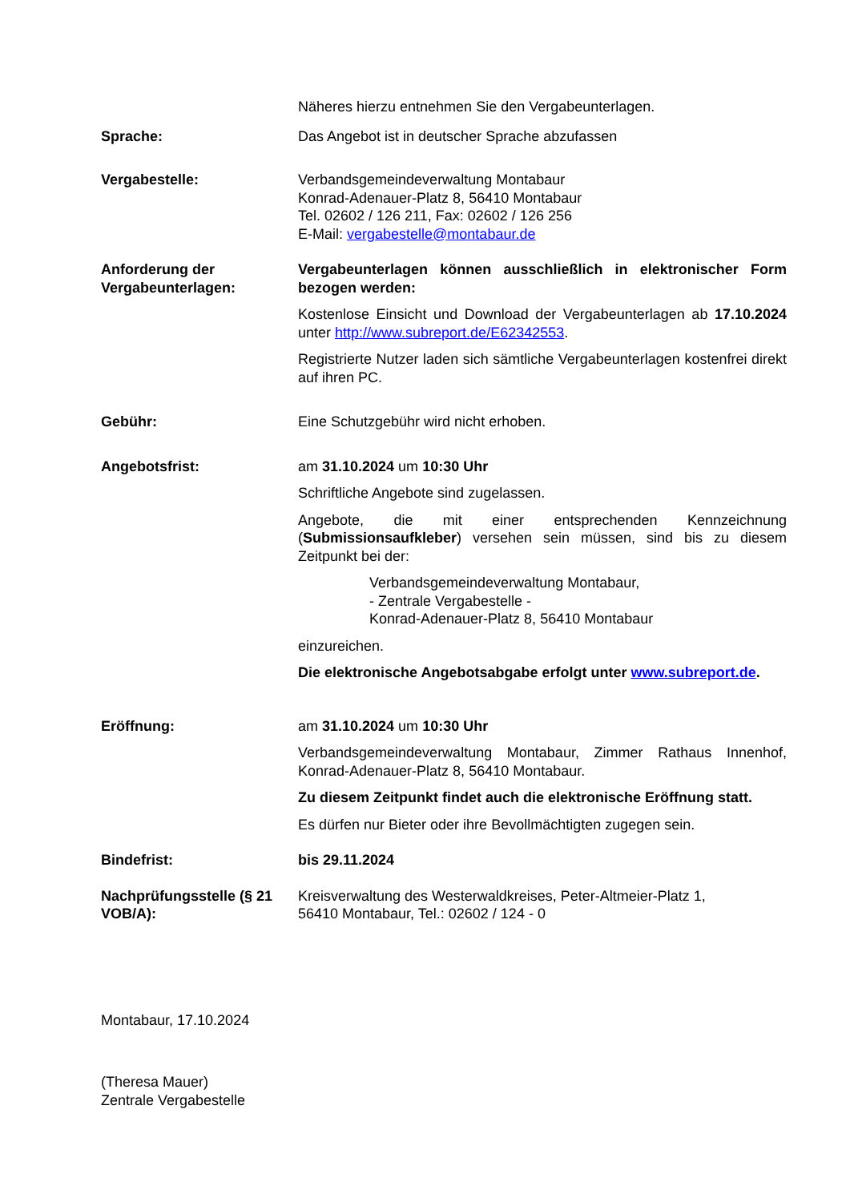Näheres hierzu entnehmen Sie den Vergabeunterlagen.
Sprache: Das Angebot ist in deutscher Sprache abzufassen
Vergabestelle: Verbandsgemeindeverwaltung Montabaur
Konrad-Adenauer-Platz 8, 56410 Montabaur
Tel. 02602 / 126 211, Fax: 02602 / 126 256
E-Mail: vergabestelle@montabaur.de
Anforderung der Vergabeunterlagen:
Vergabeunterlagen können ausschließlich in elektronischer Form bezogen werden:
Kostenlose Einsicht und Download der Vergabeunterlagen ab 17.10.2024 unter http://www.subreport.de/E62342553.
Registrierte Nutzer laden sich sämtliche Vergabeunterlagen kostenfrei direkt auf ihren PC.
Gebühr: Eine Schutzgebühr wird nicht erhoben.
Angebotsfrist: am 31.10.2024 um 10:30 Uhr
Schriftliche Angebote sind zugelassen.
Angebote, die mit einer entsprechenden Kennzeichnung (Submissionsaufkleber) versehen sein müssen, sind bis zu diesem Zeitpunkt bei der:
Verbandsgemeindeverwaltung Montabaur,
- Zentrale Vergabestelle -
Konrad-Adenauer-Platz 8, 56410 Montabaur
einzureichen.
Die elektronische Angebotsabgabe erfolgt unter www.subreport.de.
Eröffnung: am 31.10.2024 um 10:30 Uhr
Verbandsgemeindeverwaltung Montabaur, Zimmer Rathaus Innenhof, Konrad-Adenauer-Platz 8, 56410 Montabaur.
Zu diesem Zeitpunkt findet auch die elektronische Eröffnung statt.
Es dürfen nur Bieter oder ihre Bevollmächtigten zugegen sein.
Bindefrist: bis 29.11.2024
Nachprüfungsstelle (§ 21 VOB/A):
Kreisverwaltung des Westerwaldkreises, Peter-Altmeier-Platz 1,
56410 Montabaur, Tel.: 02602 / 124 - 0
Montabaur, 17.10.2024
(Theresa Mauer)
Zentrale Vergabestelle